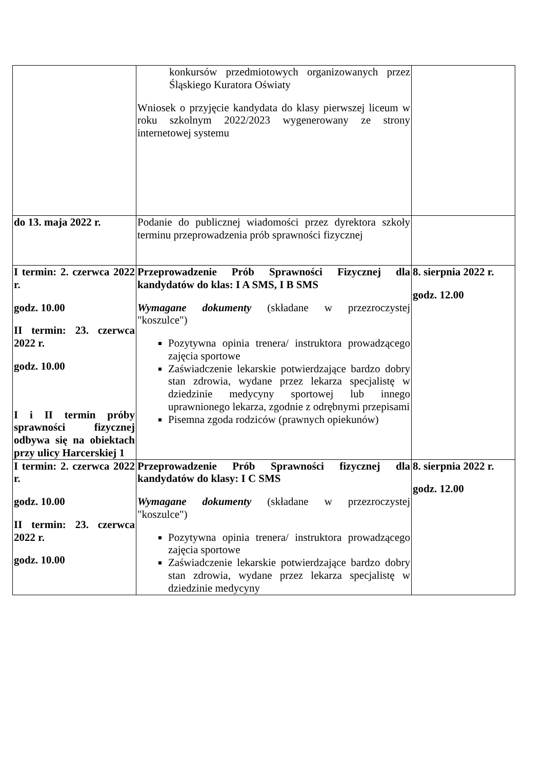| | konkursów przedmiotowych organizowanych przez Śląskiego Kuratora Oświaty Wniosek o przyjęcie kandydata do klasy pierwszej liceum w roku szkolnym 2022/2023 wygenerowany ze strony internetowej systemu | |
| do 13. maja 2022 r. | Podanie do publicznej wiadomości przez dyrektora szkoły terminu przeprowadzenia prób sprawności fizycznej | |
| I termin: 2. czerwca 2022 r. godz. 10.00 II termin: 23. czerwca 2022 r. godz. 10.00 I i II termin próby sprawności fizycznej odbywa się na obiektach przy ulicy Harcerskiej 1 | Przeprowadzenie Prób Sprawności Fizycznej dla kandydatów do klas: I A SMS, I B SMS Wymagane dokumenty (składane w przezroczystej "koszulce") Pozytywna opinia trenera/ instruktora prowadzącego zajęcia sportowe Zaświadczenie lekarskie potwierdzające bardzo dobry stan zdrowia, wydane przez lekarza specjalistę w dziedzinie medycyny sportowej lub innego uprawnionego lekarza, zgodnie z odrębnymi przepisami Pisemna zgoda rodziców (prawnych opiekunów) | 8. sierpnia 2022 r. godz. 12.00 |
| I termin: 2. czerwca 2022 r. godz. 10.00 II termin: 23. czerwca 2022 r. godz. 10.00 | Przeprowadzenie Prób Sprawności fizycznej dla kandydatów do klasy: I C SMS Wymagane dokumenty (składane w przezroczystej "koszulce") Pozytywna opinia trenera/ instruktora prowadzącego zajęcia sportowe Zaświadczenie lekarskie potwierdzające bardzo dobry stan zdrowia, wydane przez lekarza specjalistę w dziedzinie medycyny | 8. sierpnia 2022 r. godz. 12.00 |